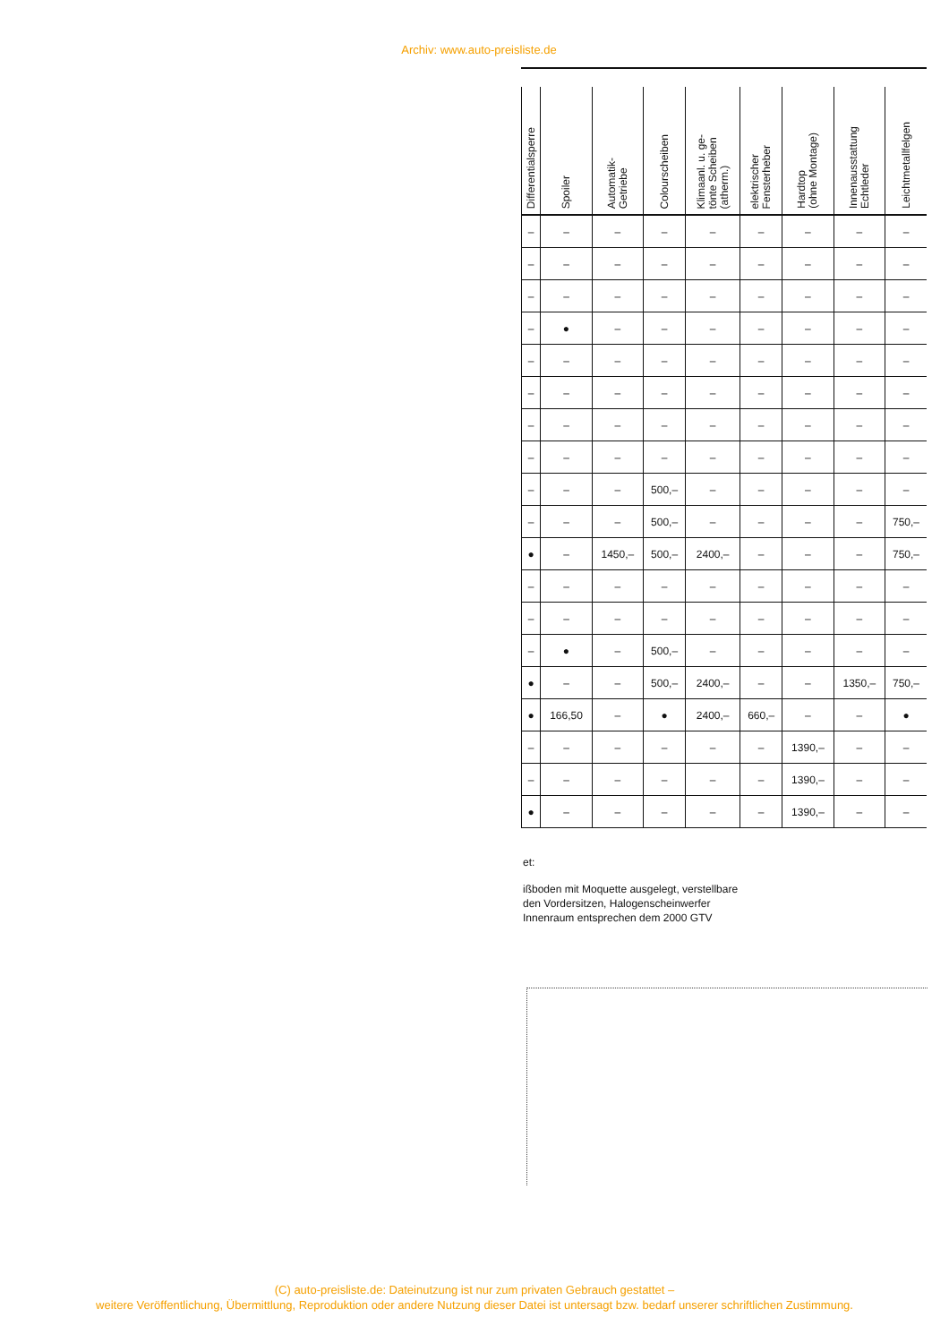Archiv: www.auto-preisliste.de
| Differentialsperre | Spoiler | Automatik- Getriebe | Colourscheiben | Klimaanl. u. ge- tönte Scheiben (atherm.) | elektrischer Fensterheber | Hardtop (ohne Montage) | Innenausstattung Echtleder | Leichtmetallfelgen |
| --- | --- | --- | --- | --- | --- | --- | --- | --- |
| – | – | – | – | – | – | – | – | – |
| – | – | – | – | – | – | – | – | – |
| – | – | – | – | – | – | – | – | – |
| – | ● | – | – | – | – | – | – | – |
| – | – | – | – | – | – | – | – | – |
| – | – | – | – | – | – | – | – | – |
| – | – | – | – | – | – | – | – | – |
| – | – | – | – | – | – | – | – | – |
| – | – | – | 500,– | – | – | – | – | – |
| – | – | – | 500,– | – | – | – | – | 750,– |
| ● | – | 1450,– | 500,– | 2400,– | – | – | – | 750,– |
| – | – | – | – | – | – | – | – | – |
| – | – | – | – | – | – | – | – | – |
| – | ● | – | 500,– | – | – | – | – | – |
| ● | – | – | 500,– | 2400,– | – | – | 1350,– | 750,– |
| ● | 166,50 | – | ● | 2400,– | 660,– | – | – | ● |
| – | – | – | – | – | – | 1390,– | – | – |
| – | – | – | – | – | – | 1390,– | – | – |
| ● | – | – | – | – | – | 1390,– | – | – |
et:
ißboden mit Moquette ausgelegt, verstellbare
den Vordersitzen, Halogenscheinwerfer
Innenraum entsprechen dem 2000 GTV
(C) auto-preisliste.de: Dateinutzung ist nur zum privaten Gebrauch gestattet –
weitere Veröffentlichung, Übermittlung, Reproduktion oder andere Nutzung dieser Datei ist untersagt bzw. bedarf unserer schriftlichen Zustimmung.